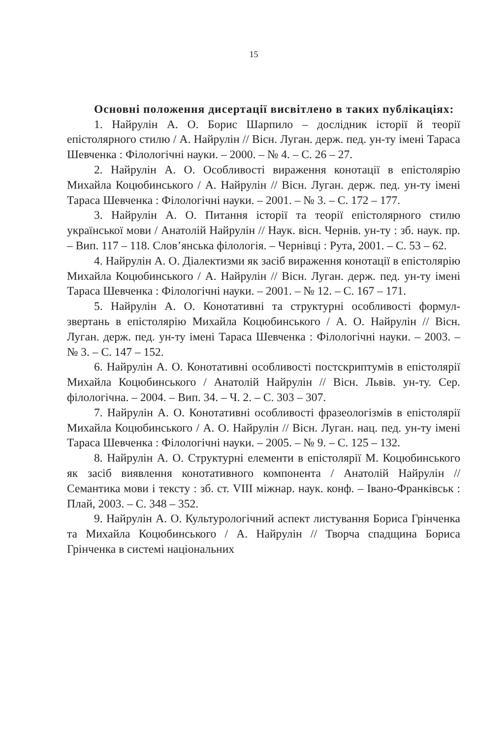15
Основні положення дисертації висвітлено в таких публікаціях:
1. Найрулін А. О. Борис Шарпило – дослідник історії й теорії епістолярного стилю / А. Найрулін // Вісн. Луган. держ. пед. ун-ту імені Тараса Шевченка : Філологічні науки. – 2000. – № 4. – С. 26 – 27.
2. Найрулін А. О. Особливості вираження конотації в епістолярію Михайла Коцюбинського / А. Найрулін // Вісн. Луган. держ. пед. ун-ту імені Тараса Шевченка : Філологічні науки. – 2001. – № 3. – С. 172 – 177.
3. Найрулін А. О. Питання історії та теорії епістолярного стилю української мови / Анатолій Найрулін // Наук. вісн. Чернів. ун-ту : зб. наук. пр. – Вип. 117 – 118. Слов’янська філологія. – Чернівці : Рута, 2001. – С. 53 – 62.
4. Найрулін А. О. Діалектизми як засіб вираження конотації в епістолярію Михайла Коцюбинського / А. Найрулін // Вісн. Луган. держ. пед. ун-ту імені Тараса Шевченка : Філологічні науки. – 2001. – № 12. – С. 167 – 171.
5. Найрулін А. О. Конотативні та структурні особливості формул-звертань в епістолярію Михайла Коцюбинського / А. О. Найрулін // Вісн. Луган. держ. пед. ун-ту імені Тараса Шевченка : Філологічні науки. – 2003. – № 3. – С. 147 – 152.
6. Найрулін А. О. Конотативні особливості постскриптумів в епістолярії Михайла Коцюбинського / Анатолій Найрулін // Вісн. Львів. ун-ту. Сер. філологічна. – 2004. – Вип. 34. – Ч. 2. – С. 303 – 307.
7. Найрулін А. О. Конотативні особливості фразеологізмів в епістолярії Михайла Коцюбинського / А. О. Найрулін // Вісн. Луган. нац. пед. ун-ту імені Тараса Шевченка : Філологічні науки. – 2005. – № 9. – С. 125 – 132.
8. Найрулін А. О. Структурні елементи в епістолярії М. Коцюбинського як засіб виявлення конотативного компонента / Анатолій Найрулін // Семантика мови і тексту : зб. ст. VIII міжнар. наук. конф. – Івано-Франківськ : Плай, 2003. – С. 348 – 352.
9. Найрулін А. О. Культурологічний аспект листування Бориса Грінченка та Михайла Коцюбинського / А. Найрулін // Творча спадщина Бориса Грінченка в системі національних